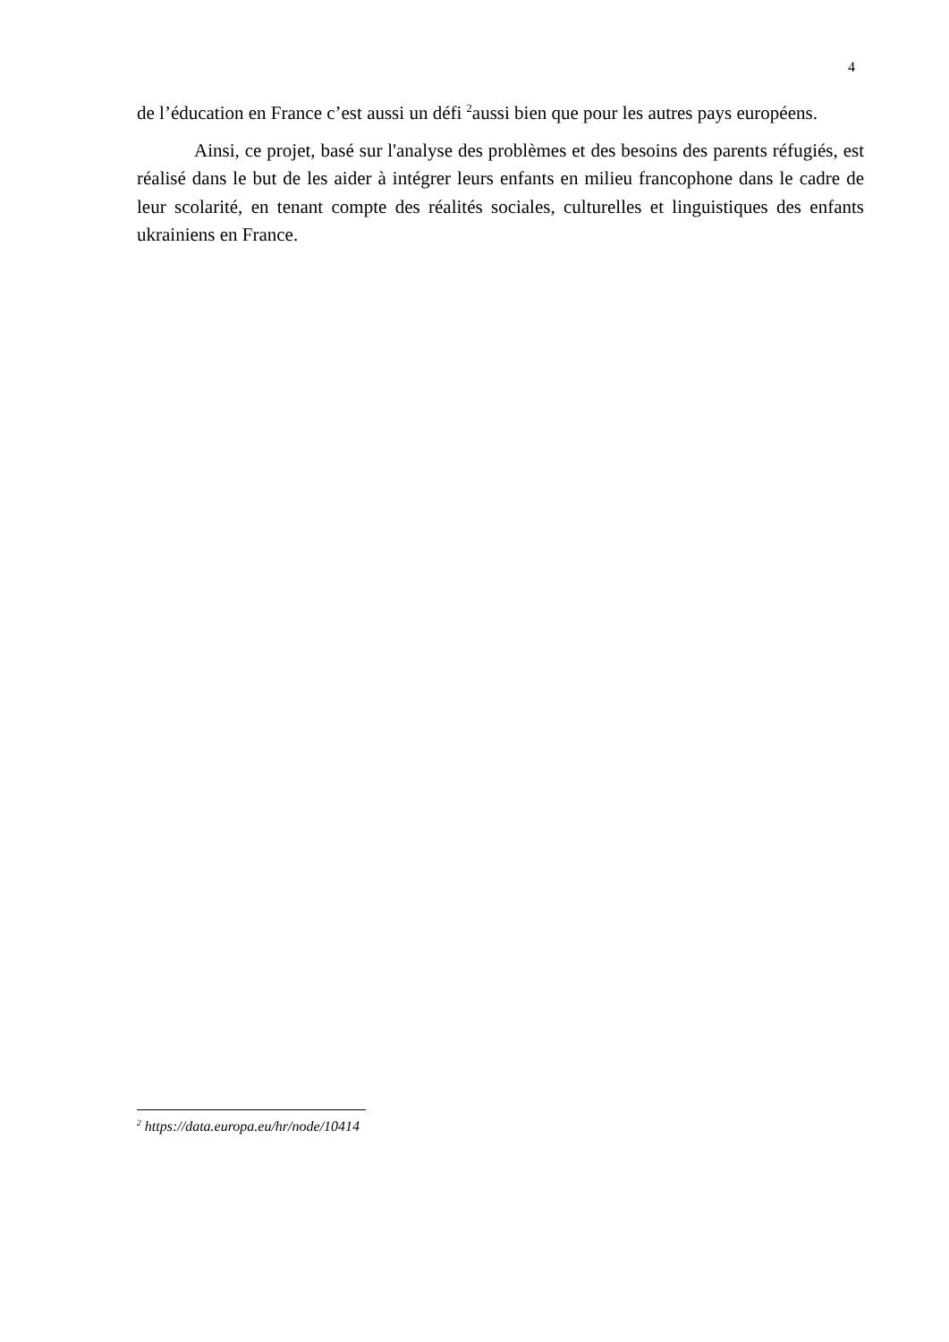4
de l’éducation en France c’est aussi un défi <sup>2</sup>aussi bien que pour les autres pays européens.
Ainsi, ce projet, basé sur l'analyse des problèmes et des besoins des parents réfugiés, est réalisé dans le but de les aider à intégrer leurs enfants en milieu francophone dans le cadre de leur scolarité, en tenant compte des réalités sociales, culturelles et linguistiques des enfants ukrainiens en France.
<sup>2</sup> https://data.europa.eu/hr/node/10414